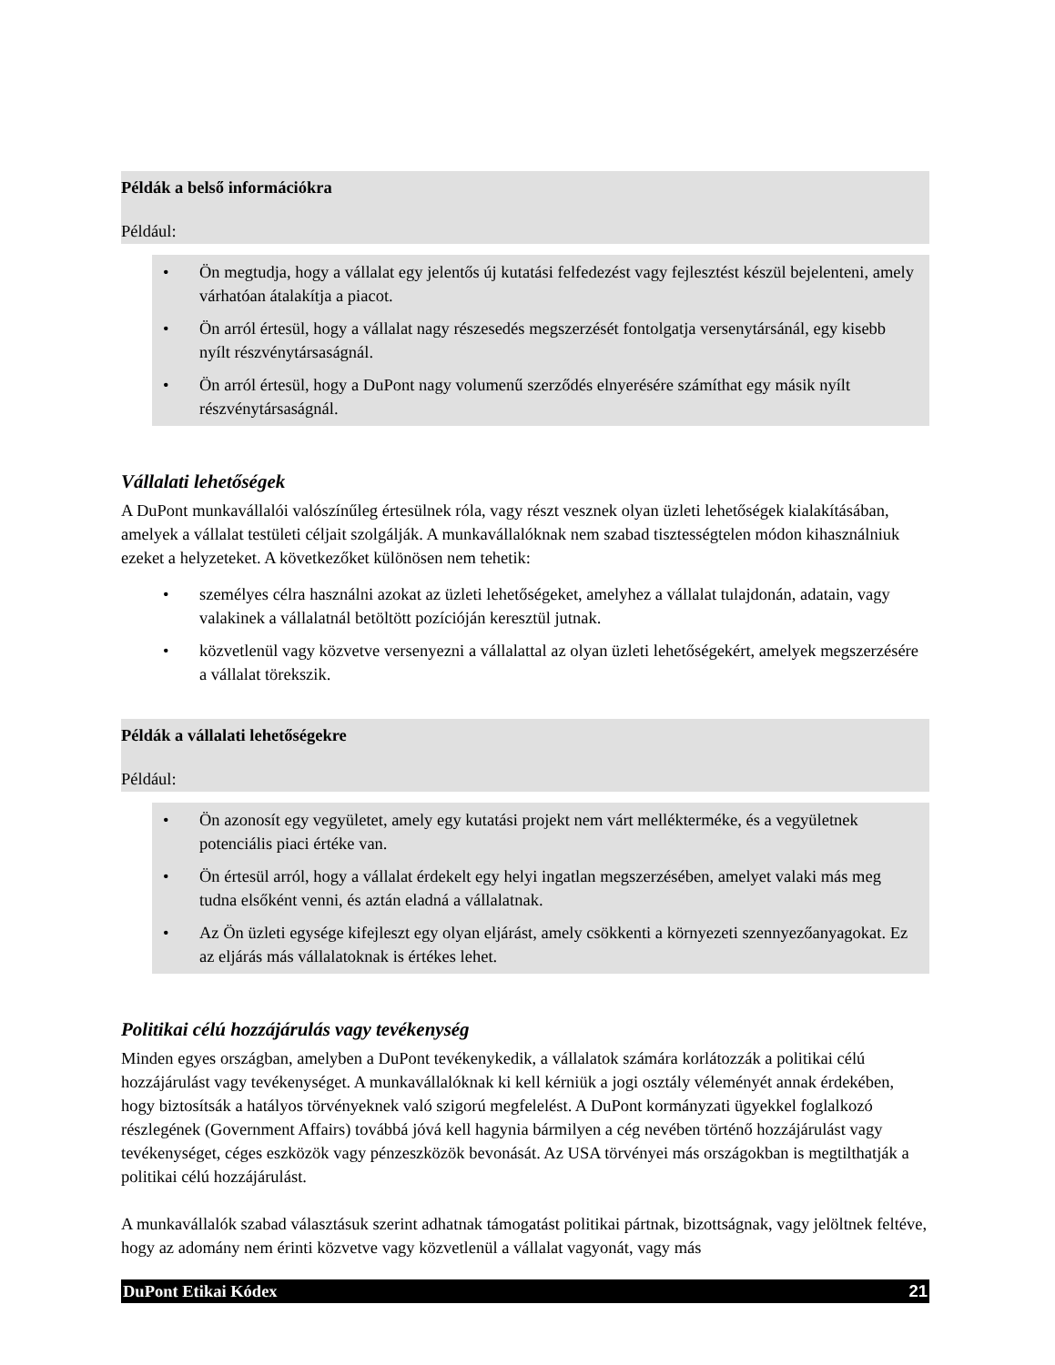Példák a belső információkra
Például:
• Ön megtudja, hogy a vállalat egy jelentős új kutatási felfedezést vagy fejlesztést készül bejelenteni, amely várhatóan átalakítja a piacot.
• Ön arról értesül, hogy a vállalat nagy részesedés megszerzését fontolgatja versenytársánál, egy kisebb nyílt részvénytársaságnál.
• Ön arról értesül, hogy a DuPont nagy volumenű szerződés elnyerésére számíthat egy másik nyílt részvénytársaságnál.
Vállalati lehetőségek
A DuPont munkavállalói valószínűleg értesülnek róla, vagy részt vesznek olyan üzleti lehetőségek kialakításában, amelyek a vállalat testületi céljait szolgálják. A munkavállalóknak nem szabad tisztességtelen módon kihasználniuk ezeket a helyzeteket. A következőket különösen nem tehetik:
• személyes célra használni azokat az üzleti lehetőségeket, amelyhez a vállalat tulajdonán, adatain, vagy valakinek a vállalatnál betöltött pozícióján keresztül jutnak.
• közvetlenül vagy közvetve versenyezni a vállalattal az olyan üzleti lehetőségekért, amelyek megszerzésére a vállalat törekszik.
Példák a vállalati lehetőségekre
Például:
• Ön azonosít egy vegyületet, amely egy kutatási projekt nem várt mellékterméke, és a vegyületnek potenciális piaci értéke van.
• Ön értesül arról, hogy a vállalat érdekelt egy helyi ingatlan megszerzésében, amelyet valaki más meg tudna elsőként venni, és aztán eladná a vállalatnak.
• Az Ön üzleti egysége kifejleszt egy olyan eljárást, amely csökkenti a környezeti szennyezőanyagokat. Ez az eljárás más vállalatoknak is értékes lehet.
Politikai célú hozzájárulás vagy tevékenység
Minden egyes országban, amelyben a DuPont tevékenykedik, a vállalatok számára korlátozzák a politikai célú hozzájárulást vagy tevékenységet. A munkavállalóknak ki kell kérniük a jogi osztály véleményét annak érdekében, hogy biztosítsák a hatályos törvényeknek való szigorú megfelelést. A DuPont kormányzati ügyekkel foglalkozó részlegének (Government Affairs) továbbá jóvá kell hagynia bármilyen a cég nevében történő hozzájárulást vagy tevékenységet, céges eszközök vagy pénzeszközök bevonását. Az USA törvényei más országokban is megtilthatják a politikai célú hozzájárulást.
A munkavállalók szabad választásuk szerint adhatnak támogatást politikai pártnak, bizottságnak, vagy jelöltnek feltéve, hogy az adomány nem érinti közvetve vagy közvetlenül a vállalat vagyonát, vagy más
DuPont Etikai Kódex 21